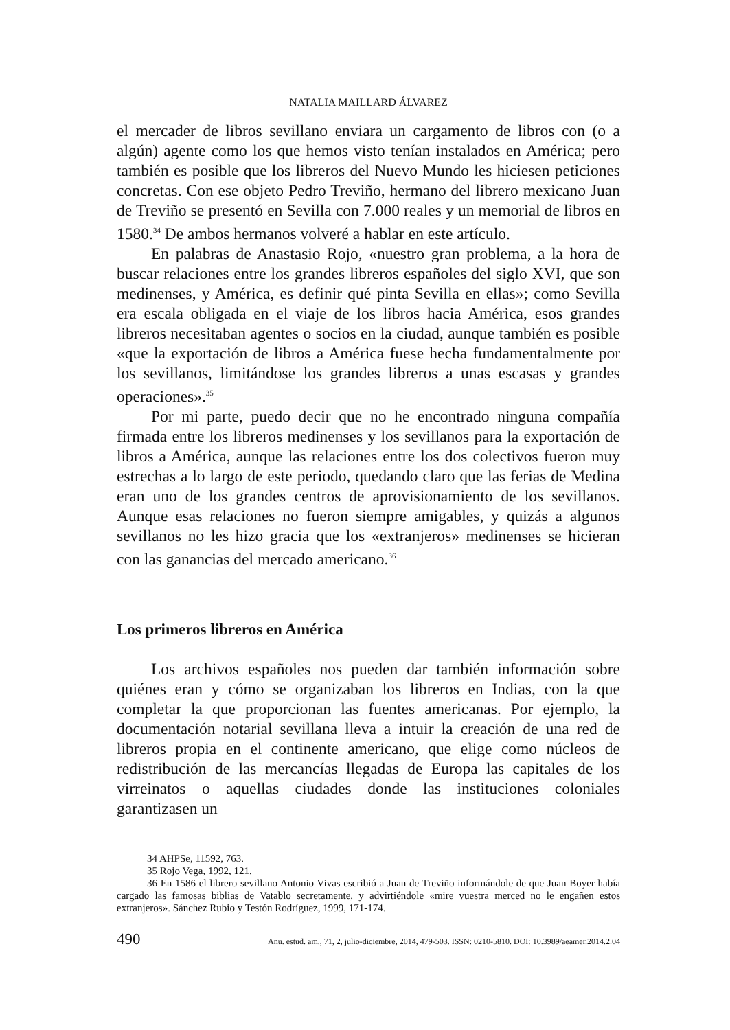NATALIA MAILLARD ÁLVAREZ
el mercader de libros sevillano enviara un cargamento de libros con (o a algún) agente como los que hemos visto tenían instalados en América; pero también es posible que los libreros del Nuevo Mundo les hiciesen peticiones concretas. Con ese objeto Pedro Treviño, hermano del librero mexicano Juan de Treviño se presentó en Sevilla con 7.000 reales y un memorial de libros en 1580.<sup>34</sup> De ambos hermanos volveré a hablar en este artículo.
En palabras de Anastasio Rojo, «nuestro gran problema, a la hora de buscar relaciones entre los grandes libreros españoles del siglo XVI, que son medinenses, y América, es definir qué pinta Sevilla en ellas»; como Sevilla era escala obligada en el viaje de los libros hacia América, esos grandes libreros necesitaban agentes o socios en la ciudad, aunque también es posible «que la exportación de libros a América fuese hecha fundamentalmente por los sevillanos, limitándose los grandes libreros a unas escasas y grandes operaciones».<sup>35</sup>
Por mi parte, puedo decir que no he encontrado ninguna compañía firmada entre los libreros medinenses y los sevillanos para la exportación de libros a América, aunque las relaciones entre los dos colectivos fueron muy estrechas a lo largo de este periodo, quedando claro que las ferias de Medina eran uno de los grandes centros de aprovisionamiento de los sevillanos. Aunque esas relaciones no fueron siempre amigables, y quizás a algunos sevillanos no les hizo gracia que los «extranjeros» medinenses se hicieran con las ganancias del mercado americano.<sup>36</sup>
Los primeros libreros en América
Los archivos españoles nos pueden dar también información sobre quiénes eran y cómo se organizaban los libreros en Indias, con la que completar la que proporcionan las fuentes americanas. Por ejemplo, la documentación notarial sevillana lleva a intuir la creación de una red de libreros propia en el continente americano, que elige como núcleos de redistribución de las mercancías llegadas de Europa las capitales de los virreinatos o aquellas ciudades donde las instituciones coloniales garantizasen un
34 AHPSe, 11592, 763.
35 Rojo Vega, 1992, 121.
36 En 1586 el librero sevillano Antonio Vivas escribió a Juan de Treviño informándole de que Juan Boyer había cargado las famosas biblias de Vatablo secretamente, y advirtiéndole «mire vuestra merced no le engañen estos extranjeros». Sánchez Rubio y Testón Rodríguez, 1999, 171-174.
490 Anu. estud. am., 71, 2, julio-diciembre, 2014, 479-503. ISSN: 0210-5810. DOI: 10.3989/aeamer.2014.2.04